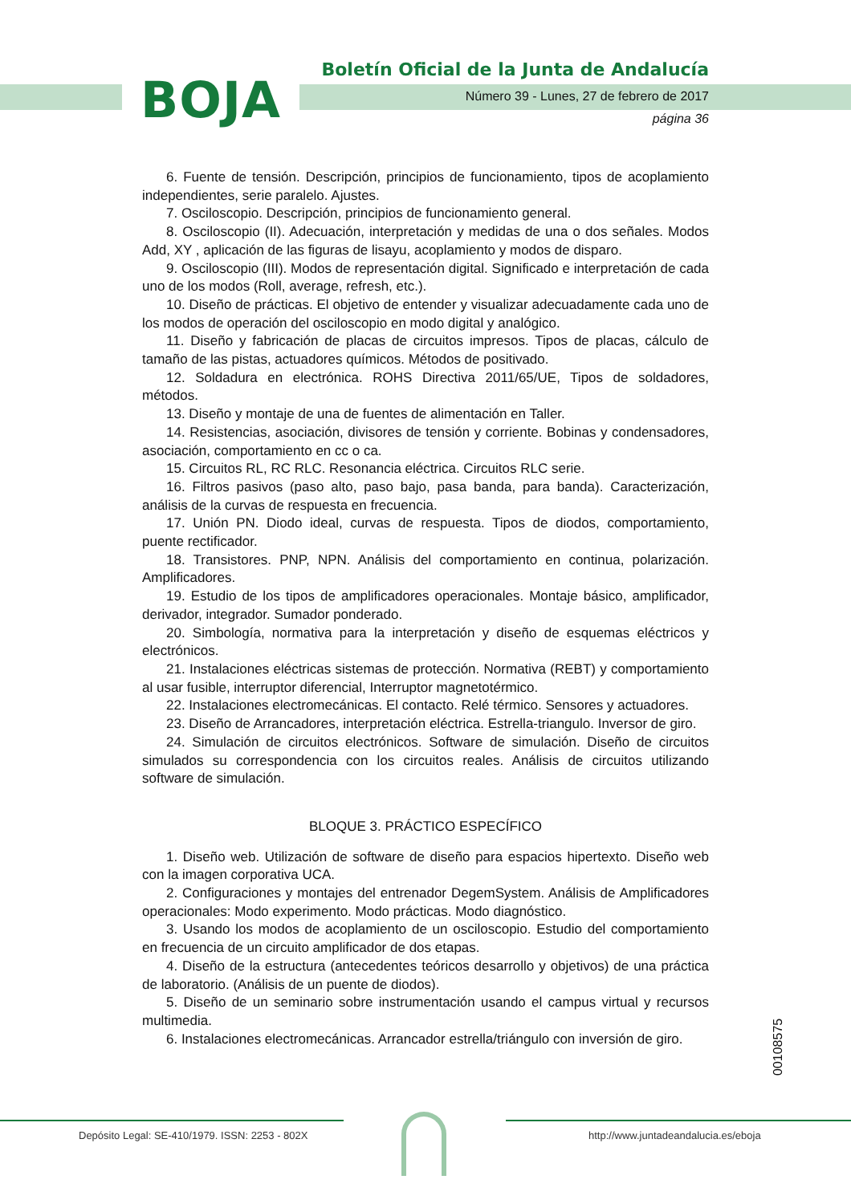BOJA
Boletín Oficial de la Junta de Andalucía
Número 39 - Lunes, 27 de febrero de 2017
página 36
6. Fuente de tensión. Descripción, principios de funcionamiento, tipos de acoplamiento independientes, serie paralelo. Ajustes.
7. Osciloscopio. Descripción, principios de funcionamiento general.
8. Osciloscopio (II). Adecuación, interpretación y medidas de una o dos señales. Modos Add, XY , aplicación de las figuras de lisayu, acoplamiento y modos de disparo.
9. Osciloscopio (III). Modos de representación digital. Significado e interpretación de cada uno de los modos (Roll, average, refresh, etc.).
10. Diseño de prácticas. El objetivo de entender y visualizar adecuadamente cada uno de los modos de operación del osciloscopio en modo digital y analógico.
11. Diseño y fabricación de placas de circuitos impresos. Tipos de placas, cálculo de tamaño de las pistas, actuadores químicos. Métodos de positivado.
12. Soldadura en electrónica. ROHS Directiva 2011/65/UE, Tipos de soldadores, métodos.
13. Diseño y montaje de una de fuentes de alimentación en Taller.
14. Resistencias, asociación, divisores de tensión y corriente. Bobinas y condensadores, asociación, comportamiento en cc o ca.
15. Circuitos RL, RC RLC. Resonancia eléctrica. Circuitos RLC serie.
16. Filtros pasivos (paso alto, paso bajo, pasa banda, para banda). Caracterización, análisis de la curvas de respuesta en frecuencia.
17. Unión PN. Diodo ideal, curvas de respuesta. Tipos de diodos, comportamiento, puente rectificador.
18. Transistores. PNP, NPN. Análisis del comportamiento en continua, polarización. Amplificadores.
19. Estudio de los tipos de amplificadores operacionales. Montaje básico, amplificador, derivador, integrador. Sumador ponderado.
20. Simbología, normativa para la interpretación y diseño de esquemas eléctricos y electrónicos.
21. Instalaciones eléctricas sistemas de protección. Normativa (REBT) y comportamiento al usar fusible, interruptor diferencial, Interruptor magnetotérmico.
22. Instalaciones electromecánicas. El contacto. Relé térmico. Sensores y actuadores.
23. Diseño de Arrancadores, interpretación eléctrica. Estrella-triangulo. Inversor de giro.
24. Simulación de circuitos electrónicos. Software de simulación. Diseño de circuitos simulados su correspondencia con los circuitos reales. Análisis de circuitos utilizando software de simulación.
BLOQUE 3. PRÁCTICO ESPECÍFICO
1. Diseño web. Utilización de software de diseño para espacios hipertexto. Diseño web con la imagen corporativa UCA.
2. Configuraciones y montajes del entrenador DegemSystem. Análisis de Amplificadores operacionales: Modo experimento. Modo prácticas. Modo diagnóstico.
3. Usando los modos de acoplamiento de un osciloscopio. Estudio del comportamiento en frecuencia de un circuito amplificador de dos etapas.
4. Diseño de la estructura (antecedentes teóricos desarrollo y objetivos) de una práctica de laboratorio. (Análisis de un puente de diodos).
5. Diseño de un seminario sobre instrumentación usando el campus virtual y recursos multimedia.
6. Instalaciones electromecánicas. Arrancador estrella/triángulo con inversión de giro.
00108575
Depósito Legal: SE-410/1979. ISSN: 2253 - 802X
http://www.juntadeandalucia.es/eboja